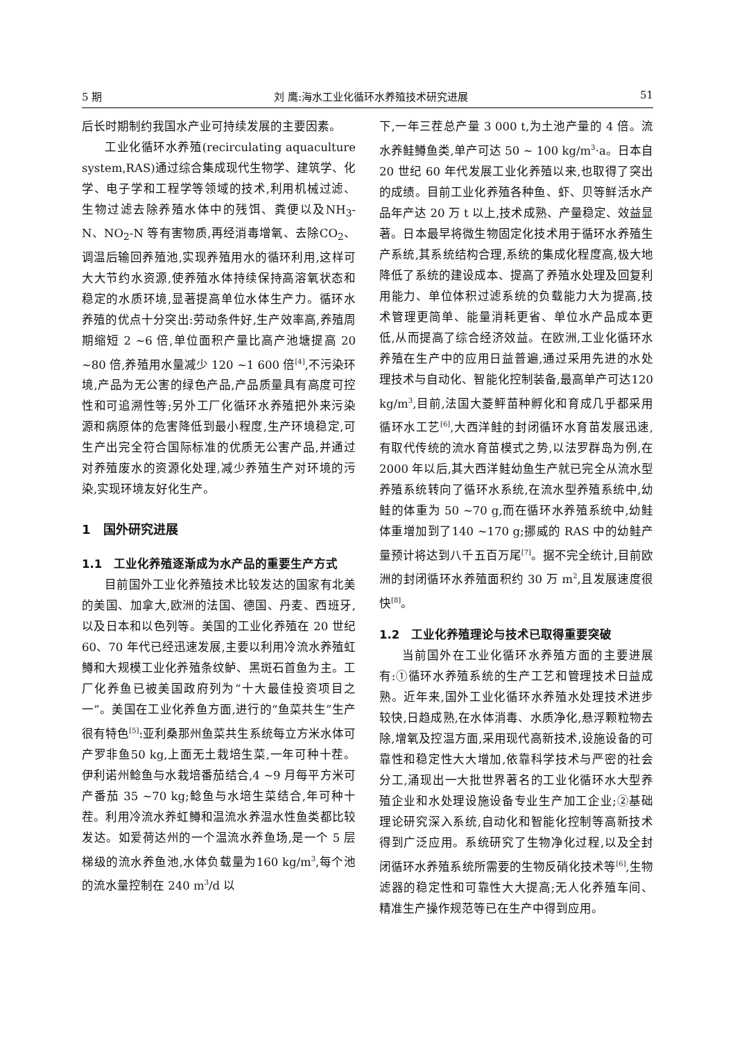5 期 刘 鹰:海水工业化循环水养殖技术研究进展 51
后长时期制约我国水产业可持续发展的主要因素。
工业化循环水养殖(recirculating aquaculture system,RAS)通过综合集成现代生物学、建筑学、化学、电子学和工程学等领域的技术,利用机械过滤、生物过滤去除养殖水体中的残饵、粪便以及NH<sub>3</sub>-N、NO<sub>2</sub>-N 等有害物质,再经消毒增氧、去除CO<sub>2</sub>、调温后输回养殖池,实现养殖用水的循环利用,这样可大大节约水资源,使养殖水体持续保持高溶氧状态和稳定的水质环境,显著提高单位水体生产力。循环水养殖的优点十分突出:劳动条件好,生产效率高,养殖周期缩短 2 ~6 倍,单位面积产量比高产池塘提高 20 ~80 倍,养殖用水量减少 120 ~1 600 倍<sup>[4]</sup>,不污染环境,产品为无公害的绿色产品,产品质量具有高度可控性和可追溯性等;另外工厂化循环水养殖把外来污染源和病原体的危害降低到最小程度,生产环境稳定,可生产出完全符合国际标准的优质无公害产品,并通过对养殖废水的资源化处理,减少养殖生产对环境的污染,实现环境友好化生产。
1　国外研究进展
1.1　工业化养殖逐渐成为水产品的重要生产方式
目前国外工业化养殖技术比较发达的国家有北美的美国、加拿大,欧洲的法国、德国、丹麦、西班牙,以及日本和以色列等。美国的工业化养殖在 20 世纪 60、70 年代已经迅速发展,主要以利用冷流水养殖虹鳟和大规模工业化养殖条纹鲈、黑斑石首鱼为主。工厂化养鱼已被美国政府列为“十大最佳投资项目之一”。美国在工业化养鱼方面,进行的“鱼菜共生”生产很有特色<sup>[5]</sup>:亚利桑那州鱼菜共生系统每立方米水体可产罗非鱼50 kg,上面无土栽培生菜,一年可种十茬。伊利诺州鲶鱼与水栽培番茄结合,4 ~9 月每平方米可产番茄 35 ~70 kg;鲶鱼与水培生菜结合,年可种十茬。利用冷流水养虹鳟和温流水养温水性鱼类都比较发达。如爱荷达州的一个温流水养鱼场,是一个 5 层梯级的流水养鱼池,水体负载量为160 kg/m<sup>3</sup>,每个池的流水量控制在 240 m<sup>3</sup>/d 以
下,一年三茬总产量 3 000 t,为土池产量的 4 倍。流水养鲑鳟鱼类,单产可达 50 ~ 100 kg/m<sup>3</sup>·a。日本自 20 世纪 60 年代发展工业化养殖以来,也取得了突出的成绩。目前工业化养殖各种鱼、虾、贝等鲜活水产品年产达 20 万 t 以上,技术成熟、产量稳定、效益显著。日本最早将微生物固定化技术用于循环水养殖生产系统,其系统结构合理,系统的集成化程度高,极大地降低了系统的建设成本、提高了养殖水处理及回复利用能力、单位体积过滤系统的负载能力大为提高,技术管理更简单、能量消耗更省、单位水产品成本更低,从而提高了综合经济效益。在欧洲,工业化循环水养殖在生产中的应用日益普遍,通过采用先进的水处理技术与自动化、智能化控制装备,最高单产可达120 kg/m<sup>3</sup>,目前,法国大菱鲆苗种孵化和育成几乎都采用循环水工艺<sup>[6]</sup>,大西洋鲑的封闭循环水育苗发展迅速,有取代传统的流水育苗模式之势,以法罗群岛为例,在 2000 年以后,其大西洋鲑幼鱼生产就已完全从流水型养殖系统转向了循环水系统,在流水型养殖系统中,幼鲑的体重为 50 ~70 g,而在循环水养殖系统中,幼鲑体重增加到了140 ~170 g;挪威的 RAS 中的幼鲑产量预计将达到八千五百万尾<sup>[7]</sup>。据不完全统计,目前欧洲的封闭循环水养殖面积约 30 万 m<sup>2</sup>,且发展速度很快<sup>[8]</sup>。
1.2　工业化养殖理论与技术已取得重要突破
当前国外在工业化循环水养殖方面的主要进展有:①循环水养殖系统的生产工艺和管理技术日益成熟。近年来,国外工业化循环水养殖水处理技术进步较快,日趋成熟,在水体消毒、水质净化,悬浮颗粒物去除,增氧及控温方面,采用现代高新技术,设施设备的可靠性和稳定性大大增加,依靠科学技术与严密的社会分工,涌现出一大批世界著名的工业化循环水大型养殖企业和水处理设施设备专业生产加工企业;②基础理论研究深入系统,自动化和智能化控制等高新技术得到广泛应用。系统研究了生物净化过程,以及全封闭循环水养殖系统所需要的生物反硝化技术等<sup>[6]</sup>,生物滤器的稳定性和可靠性大大提高;无人化养殖车间、精准生产操作规范等已在生产中得到应用。